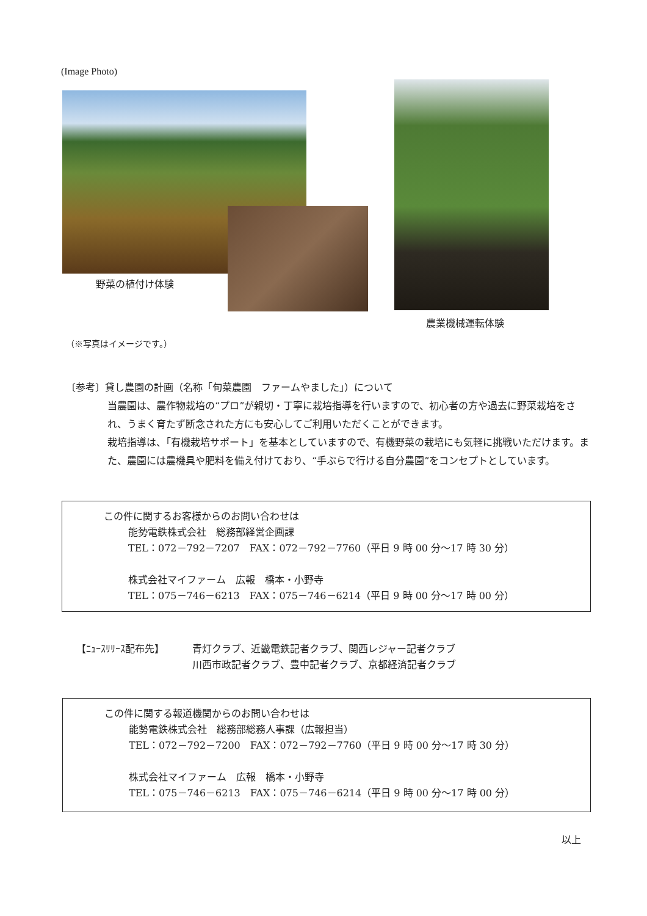(Image Photo)
野菜の植付け体験
農業機械運転体験
（※写真はイメージです。）
〔参考〕貸し農園の計画（名称「旬菜農園　ファームやました」）について
当農園は、農作物栽培の“プロ”が親切・丁寧に栽培指導を行いますので、初心者の方や過去に野菜栽培をされ、うまく育たず断念された方にも安心してご利用いただくことができます。
栽培指導は、「有機栽培サポート」を基本としていますので、有機野菜の栽培にも気軽に挑戦いただけます。また、農園には農機具や肥料を備え付けており、“手ぶらで行ける自分農園”をコンセプトとしています。
この件に関するお客様からのお問い合わせは
能勢電鉄株式会社　総務部経営企画課
TEL：072－792－7207　FAX：072－792－7760（平日 9 時 00 分～17 時 30 分）
株式会社マイファーム　広報　橋本・小野寺
TEL：075－746－6213　FAX：075－746－6214（平日 9 時 00 分～17 時 00 分）
【ﾆｭｰｽﾘﾘｰｽ配布先】 青灯クラブ、近畿電鉄記者クラブ、関西レジャー記者クラブ
川西市政記者クラブ、豊中記者クラブ、京都経済記者クラブ
この件に関する報道機関からのお問い合わせは
能勢電鉄株式会社　総務部総務人事課（広報担当）
TEL：072－792－7200　FAX：072－792－7760（平日 9 時 00 分～17 時 30 分）
株式会社マイファーム　広報　橋本・小野寺
TEL：075－746－6213　FAX：075－746－6214（平日 9 時 00 分～17 時 00 分）
以上